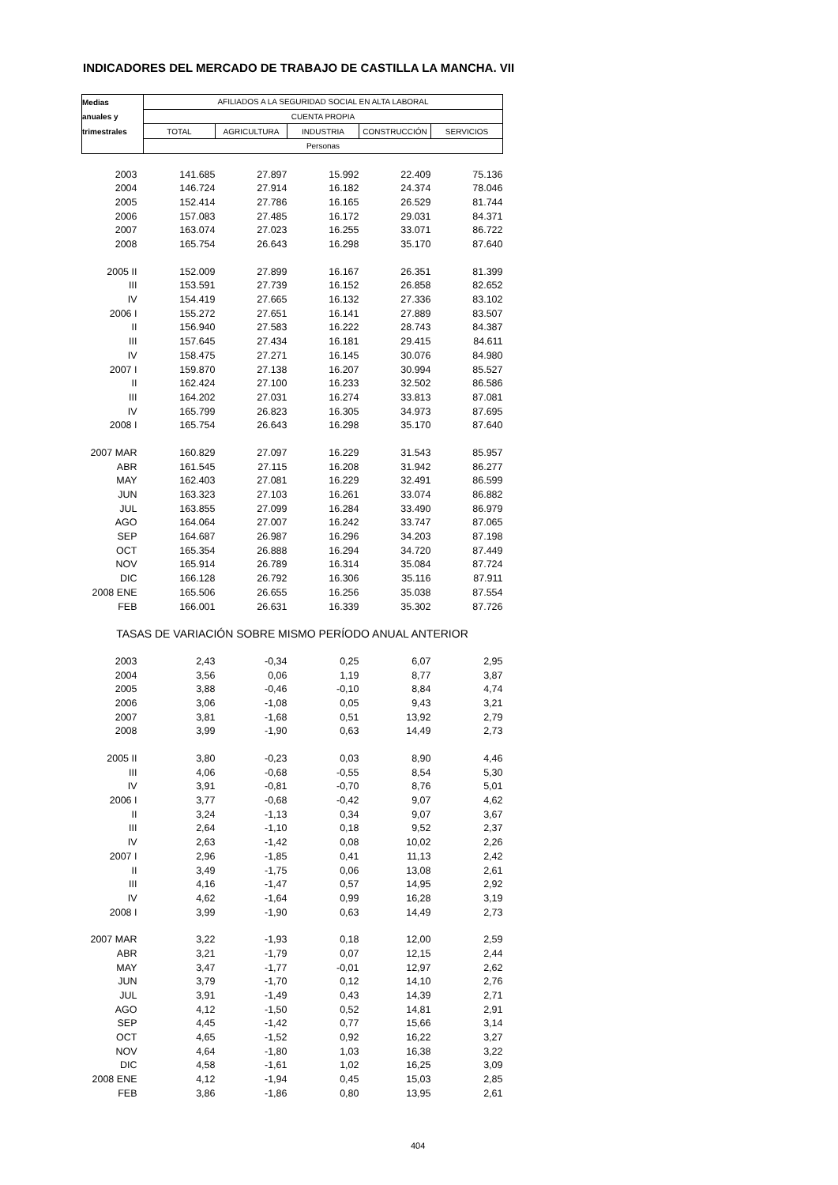INDICADORES DEL MERCADO DE TRABAJO DE CASTILLA LA MANCHA. VII
| Medias | AFILIADOS A LA SEGURIDAD SOCIAL EN ALTA LABORAL | | | | |
| --- | --- | --- | --- | --- | --- |
| anuales y | CUENTA PROPIA | | | | |
| trimestrales | TOTAL | AGRICULTURA | INDUSTRIA | CONSTRUCCIÓN | SERVICIOS |
| | Personas | | | | |
| 2003 | 141.685 | 27.897 | 15.992 | 22.409 | 75.136 |
| 2004 | 146.724 | 27.914 | 16.182 | 24.374 | 78.046 |
| 2005 | 152.414 | 27.786 | 16.165 | 26.529 | 81.744 |
| 2006 | 157.083 | 27.485 | 16.172 | 29.031 | 84.371 |
| 2007 | 163.074 | 27.023 | 16.255 | 33.071 | 86.722 |
| 2008 | 165.754 | 26.643 | 16.298 | 35.170 | 87.640 |
| 2005 II | 152.009 | 27.899 | 16.167 | 26.351 | 81.399 |
| III | 153.591 | 27.739 | 16.152 | 26.858 | 82.652 |
| IV | 154.419 | 27.665 | 16.132 | 27.336 | 83.102 |
| 2006 I | 155.272 | 27.651 | 16.141 | 27.889 | 83.507 |
| II | 156.940 | 27.583 | 16.222 | 28.743 | 84.387 |
| III | 157.645 | 27.434 | 16.181 | 29.415 | 84.611 |
| IV | 158.475 | 27.271 | 16.145 | 30.076 | 84.980 |
| 2007 I | 159.870 | 27.138 | 16.207 | 30.994 | 85.527 |
| II | 162.424 | 27.100 | 16.233 | 32.502 | 86.586 |
| III | 164.202 | 27.031 | 16.274 | 33.813 | 87.081 |
| IV | 165.799 | 26.823 | 16.305 | 34.973 | 87.695 |
| 2008 I | 165.754 | 26.643 | 16.298 | 35.170 | 87.640 |
| 2007 MAR | 160.829 | 27.097 | 16.229 | 31.543 | 85.957 |
| ABR | 161.545 | 27.115 | 16.208 | 31.942 | 86.277 |
| MAY | 162.403 | 27.081 | 16.229 | 32.491 | 86.599 |
| JUN | 163.323 | 27.103 | 16.261 | 33.074 | 86.882 |
| JUL | 163.855 | 27.099 | 16.284 | 33.490 | 86.979 |
| AGO | 164.064 | 27.007 | 16.242 | 33.747 | 87.065 |
| SEP | 164.687 | 26.987 | 16.296 | 34.203 | 87.198 |
| OCT | 165.354 | 26.888 | 16.294 | 34.720 | 87.449 |
| NOV | 165.914 | 26.789 | 16.314 | 35.084 | 87.724 |
| DIC | 166.128 | 26.792 | 16.306 | 35.116 | 87.911 |
| 2008 ENE | 165.506 | 26.655 | 16.256 | 35.038 | 87.554 |
| FEB | 166.001 | 26.631 | 16.339 | 35.302 | 87.726 |
| TASAS DE VARIACIÓN SOBRE MISMO PERÍODO ANUAL ANTERIOR | | | | | |
| 2003 | 2,43 | -0,34 | 0,25 | 6,07 | 2,95 |
| 2004 | 3,56 | 0,06 | 1,19 | 8,77 | 3,87 |
| 2005 | 3,88 | -0,46 | -0,10 | 8,84 | 4,74 |
| 2006 | 3,06 | -1,08 | 0,05 | 9,43 | 3,21 |
| 2007 | 3,81 | -1,68 | 0,51 | 13,92 | 2,79 |
| 2008 | 3,99 | -1,90 | 0,63 | 14,49 | 2,73 |
| 2005 II | 3,80 | -0,23 | 0,03 | 8,90 | 4,46 |
| III | 4,06 | -0,68 | -0,55 | 8,54 | 5,30 |
| IV | 3,91 | -0,81 | -0,70 | 8,76 | 5,01 |
| 2006 I | 3,77 | -0,68 | -0,42 | 9,07 | 4,62 |
| II | 3,24 | -1,13 | 0,34 | 9,07 | 3,67 |
| III | 2,64 | -1,10 | 0,18 | 9,52 | 2,37 |
| IV | 2,63 | -1,42 | 0,08 | 10,02 | 2,26 |
| 2007 I | 2,96 | -1,85 | 0,41 | 11,13 | 2,42 |
| II | 3,49 | -1,75 | 0,06 | 13,08 | 2,61 |
| III | 4,16 | -1,47 | 0,57 | 14,95 | 2,92 |
| IV | 4,62 | -1,64 | 0,99 | 16,28 | 3,19 |
| 2008 I | 3,99 | -1,90 | 0,63 | 14,49 | 2,73 |
| 2007 MAR | 3,22 | -1,93 | 0,18 | 12,00 | 2,59 |
| ABR | 3,21 | -1,79 | 0,07 | 12,15 | 2,44 |
| MAY | 3,47 | -1,77 | -0,01 | 12,97 | 2,62 |
| JUN | 3,79 | -1,70 | 0,12 | 14,10 | 2,76 |
| JUL | 3,91 | -1,49 | 0,43 | 14,39 | 2,71 |
| AGO | 4,12 | -1,50 | 0,52 | 14,81 | 2,91 |
| SEP | 4,45 | -1,42 | 0,77 | 15,66 | 3,14 |
| OCT | 4,65 | -1,52 | 0,92 | 16,22 | 3,27 |
| NOV | 4,64 | -1,80 | 1,03 | 16,38 | 3,22 |
| DIC | 4,58 | -1,61 | 1,02 | 16,25 | 3,09 |
| 2008 ENE | 4,12 | -1,94 | 0,45 | 15,03 | 2,85 |
| FEB | 3,86 | -1,86 | 0,80 | 13,95 | 2,61 |
404